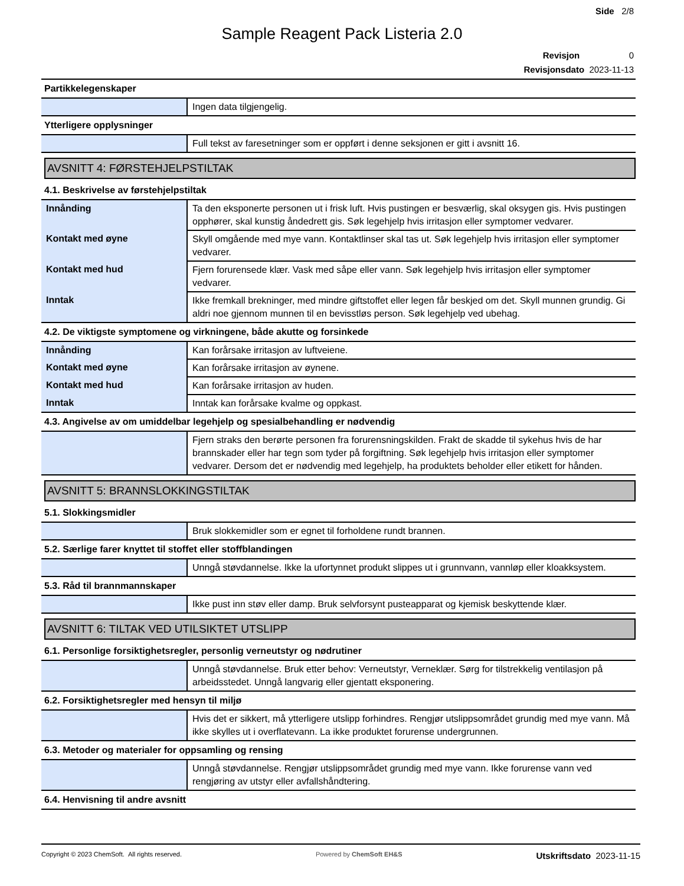Side 2/8
Sample Reagent Pack Listeria 2.0
Revisjon 0
Revisjonsdato 2023-11-13
Partikkelegenskaper
| | Ingen data tilgjengelig. |
Ytterligere opplysninger
| | Full tekst av faresetninger som er oppført i denne seksjonen er gitt i avsnitt 16. |
AVSNITT 4: FØRSTEHJELPSTILTAK
4.1. Beskrivelse av førstehjelpstiltak
| Innånding | Ta den eksponerte personen ut i frisk luft. Hvis pustingen er besværlig, skal oksygen gis. Hvis pustingen opphører, skal kunstig åndedrett gis. Søk legehjelp hvis irritasjon eller symptomer vedvarer. |
| Kontakt med øyne | Skyll omgående med mye vann. Kontaktlinser skal tas ut. Søk legehjelp hvis irritasjon eller symptomer vedvarer. |
| Kontakt med hud | Fjern forurensede klær. Vask med såpe eller vann. Søk legehjelp hvis irritasjon eller symptomer vedvarer. |
| Inntak | Ikke fremkall brekninger, med mindre giftstoffet eller legen får beskjed om det. Skyll munnen grundig. Gi aldri noe gjennom munnen til en bevisstløs person. Søk legehjelp ved ubehag. |
4.2. De viktigste symptomene og virkningene, både akutte og forsinkede
| Innånding | Kan forårsake irritasjon av luftveiene. |
| Kontakt med øyne | Kan forårsake irritasjon av øynene. |
| Kontakt med hud | Kan forårsake irritasjon av huden. |
| Inntak | Inntak kan forårsake kvalme og oppkast. |
4.3. Angivelse av om umiddelbar legehjelp og spesialbehandling er nødvendig
| | Fjern straks den berørte personen fra forurensningskilden. Frakt de skadde til sykehus hvis de har brannskader eller har tegn som tyder på forgiftning. Søk legehjelp hvis irritasjon eller symptomer vedvarer. Dersom det er nødvendig med legehjelp, ha produktets beholder eller etikett for hånden. |
AVSNITT 5: BRANNSLOKKINGSTILTAK
5.1. Slokkingsmidler
| | Bruk slokkemidler som er egnet til forholdene rundt brannen. |
5.2. Særlige farer knyttet til stoffet eller stoffblandingen
| | Unngå støvdannelse. Ikke la ufortynnet produkt slippes ut i grunnvann, vannløp eller kloakksystem. |
5.3. Råd til brannmannskaper
| | Ikke pust inn støv eller damp. Bruk selvforsynt pusteapparat og kjemisk beskyttende klær. |
AVSNITT 6: TILTAK VED UTILSIKTET UTSLIPP
6.1. Personlige forsiktighetsregler, personlig verneutstyr og nødrutiner
| | Unngå støvdannelse. Bruk etter behov: Verneutstyr, Verneklær. Sørg for tilstrekkelig ventilasjon på arbeidsstedet. Unngå langvarig eller gjentatt eksponering. |
6.2. Forsiktighetsregler med hensyn til miljø
| | Hvis det er sikkert, må ytterligere utslipp forhindres. Rengjør utslippsområdet grundig med mye vann. Må ikke skylles ut i overflatevann. La ikke produktet forurense undergrunnen. |
6.3. Metoder og materialer for oppsamling og rensing
| | Unngå støvdannelse. Rengjør utslippsområdet grundig med mye vann. Ikke forurense vann ved rengjøring av utstyr eller avfallshåndtering. |
6.4. Henvisning til andre avsnitt
Copyright © 2023 ChemSoft. All rights reserved. Powered by ChemSoft EH&S Utskriftsdato 2023-11-15